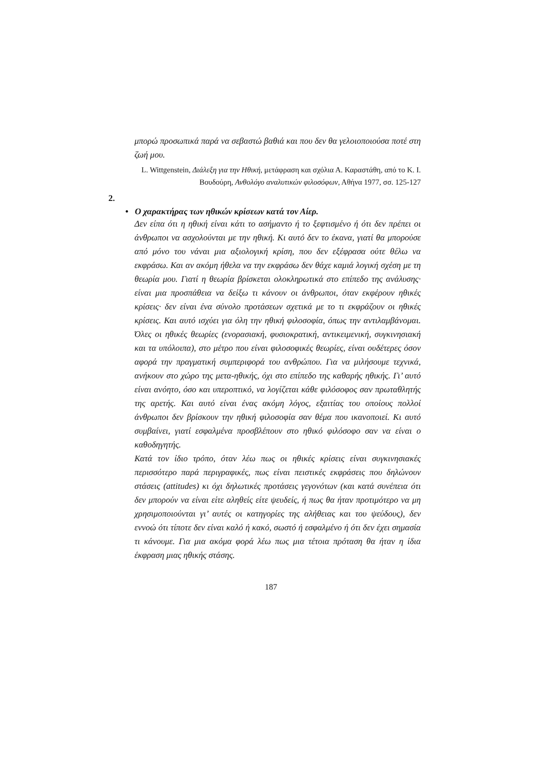μπορώ προσωπικά παρά να σεβαστώ βαθιά και που δεν θα γελοιοποιούσα ποτέ στη ζωή μου.
L. Wittgenstein, Διάλεξη για την Ηθική, μετάφραση και σχόλια Α. Καραστάθη, από το Κ. Ι. Βουδούρη, Ανθολόγο αναλυτικών φιλοσόφων, Αθήνα 1977, σσ. 125-127
2.
• Ο χαρακτήρας των ηθικών κρίσεων κατά τον Αίερ.
Δεν είπα ότι η ηθική είναι κάτι το ασήμαντο ή το ξεφτισμένο ή ότι δεν πρέπει οι άνθρωποι να ασχολούνται με την ηθική. Κι αυτό δεν το έκανα, γιατί θα μπορούσε από μόνο του νάναι μια αξιολογική κρίση, που δεν εξέφρασα ούτε θέλω να εκφράσω. Και αν ακόμη ήθελα να την εκφράσω δεν θάχε καμιά λογική σχέση με τη θεωρία μου. Γιατί η θεωρία βρίσκεται ολοκληρωτικά στο επίπεδο της ανάλυσης· είναι μια προσπάθεια να δείξω τι κάνουν οι άνθρωποι, όταν εκφέρουν ηθικές κρίσεις· δεν είναι ένα σύνολο προτάσεων σχετικά με το τι εκφράζουν οι ηθικές κρίσεις. Και αυτό ισχύει για όλη την ηθική φιλοσοφία, όπως την αντιλαμβάνομαι. Όλες οι ηθικές θεωρίες (ενορασιακή, φυσιοκρατική, αντικειμενική, συγκινησιακή και τα υπόλοιπα), στο μέτρο που είναι φιλοσοφικές θεωρίες, είναι ουδέτερες όσον αφορά την πραγματική συμπεριφορά του ανθρώπου. Για να μιλήσουμε τεχνικά, ανήκουν στο χώρο της μετα-ηθικής, όχι στο επίπεδο της καθαρής ηθικής. Γι’ αυτό είναι ανόητο, όσο και υπεροπτικό, να λογίζεται κάθε φιλόσοφος σαν πρωταθλητής της αρετής. Και αυτό είναι ένας ακόμη λόγος, εξαιτίας του οποίους πολλοί άνθρωποι δεν βρίσκουν την ηθική φιλοσοφία σαν θέμα που ικανοποιεί. Κι αυτό συμβαίνει, γιατί εσφαλμένα προσβλέπουν στο ηθικό φιλόσοφο σαν να είναι ο καθοδηγητής.
Κατά τον ίδιο τρόπο, όταν λέω πως οι ηθικές κρίσεις είναι συγκινησιακές περισσότερο παρά περιγραφικές, πως είναι πειστικές εκφράσεις που δηλώνουν στάσεις (attitudes) κι όχι δηλωτικές προτάσεις γεγονότων (και κατά συνέπεια ότι δεν μπορούν να είναι είτε αληθείς είτε ψευδείς, ή πως θα ήταν προτιμότερο να μη χρησιμοποιούνται γι’ αυτές οι κατηγορίες της αλήθειας και του ψεύδους), δεν εννοώ ότι τίποτε δεν είναι καλό ή κακό, σωστό ή εσφαλμένο ή ότι δεν έχει σημασία τι κάνουμε. Για μια ακόμα φορά λέω πως μια τέτοια πρόταση θα ήταν η ίδια έκφραση μιας ηθικής στάσης.
187